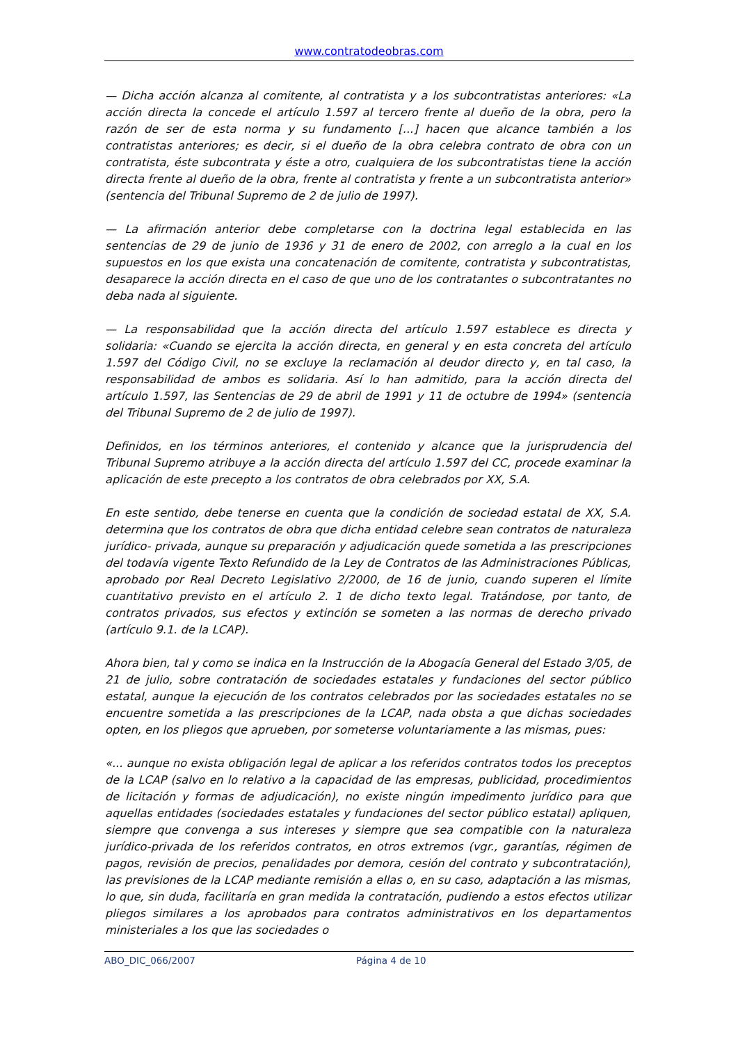www.contratodeobras.com
— Dicha acción alcanza al comitente, al contratista y a los subcontratistas anteriores: «La acción directa la concede el artículo 1.597 al tercero frente al dueño de la obra, pero la razón de ser de esta norma y su fundamento [...] hacen que alcance también a los contratistas anteriores; es decir, si el dueño de la obra celebra contrato de obra con un contratista, éste subcontrata y éste a otro, cualquiera de los subcontratistas tiene la acción directa frente al dueño de la obra, frente al contratista y frente a un subcontratista anterior» (sentencia del Tribunal Supremo de 2 de julio de 1997).
— La afirmación anterior debe completarse con la doctrina legal establecida en las sentencias de 29 de junio de 1936 y 31 de enero de 2002, con arreglo a la cual en los supuestos en los que exista una concatenación de comitente, contratista y subcontratistas, desaparece la acción directa en el caso de que uno de los contratantes o subcontratantes no deba nada al siguiente.
— La responsabilidad que la acción directa del artículo 1.597 establece es directa y solidaria: «Cuando se ejercita la acción directa, en general y en esta concreta del artículo 1.597 del Código Civil, no se excluye la reclamación al deudor directo y, en tal caso, la responsabilidad de ambos es solidaria. Así lo han admitido, para la acción directa del artículo 1.597, las Sentencias de 29 de abril de 1991 y 11 de octubre de 1994» (sentencia del Tribunal Supremo de 2 de julio de 1997).
Definidos, en los términos anteriores, el contenido y alcance que la jurisprudencia del Tribunal Supremo atribuye a la acción directa del artículo 1.597 del CC, procede examinar la aplicación de este precepto a los contratos de obra celebrados por XX, S.A.
En este sentido, debe tenerse en cuenta que la condición de sociedad estatal de XX, S.A. determina que los contratos de obra que dicha entidad celebre sean contratos de naturaleza jurídico- privada, aunque su preparación y adjudicación quede sometida a las prescripciones del todavía vigente Texto Refundido de la Ley de Contratos de las Administraciones Públicas, aprobado por Real Decreto Legislativo 2/2000, de 16 de junio, cuando superen el límite cuantitativo previsto en el artículo 2. 1 de dicho texto legal. Tratándose, por tanto, de contratos privados, sus efectos y extinción se someten a las normas de derecho privado (artículo 9.1. de la LCAP).
Ahora bien, tal y como se indica en la Instrucción de la Abogacía General del Estado 3/05, de 21 de julio, sobre contratación de sociedades estatales y fundaciones del sector público estatal, aunque la ejecución de los contratos celebrados por las sociedades estatales no se encuentre sometida a las prescripciones de la LCAP, nada obsta a que dichas sociedades opten, en los pliegos que aprueben, por someterse voluntariamente a las mismas, pues:
«... aunque no exista obligación legal de aplicar a los referidos contratos todos los preceptos de la LCAP (salvo en lo relativo a la capacidad de las empresas, publicidad, procedimientos de licitación y formas de adjudicación), no existe ningún impedimento jurídico para que aquellas entidades (sociedades estatales y fundaciones del sector público estatal) apliquen, siempre que convenga a sus intereses y siempre que sea compatible con la naturaleza jurídico-privada de los referidos contratos, en otros extremos (vgr., garantías, régimen de pagos, revisión de precios, penalidades por demora, cesión del contrato y subcontratación), las previsiones de la LCAP mediante remisión a ellas o, en su caso, adaptación a las mismas, lo que, sin duda, facilitaría en gran medida la contratación, pudiendo a estos efectos utilizar pliegos similares a los aprobados para contratos administrativos en los departamentos ministeriales a los que las sociedades o
ABO_DIC_066/2007 Página 4 de 10